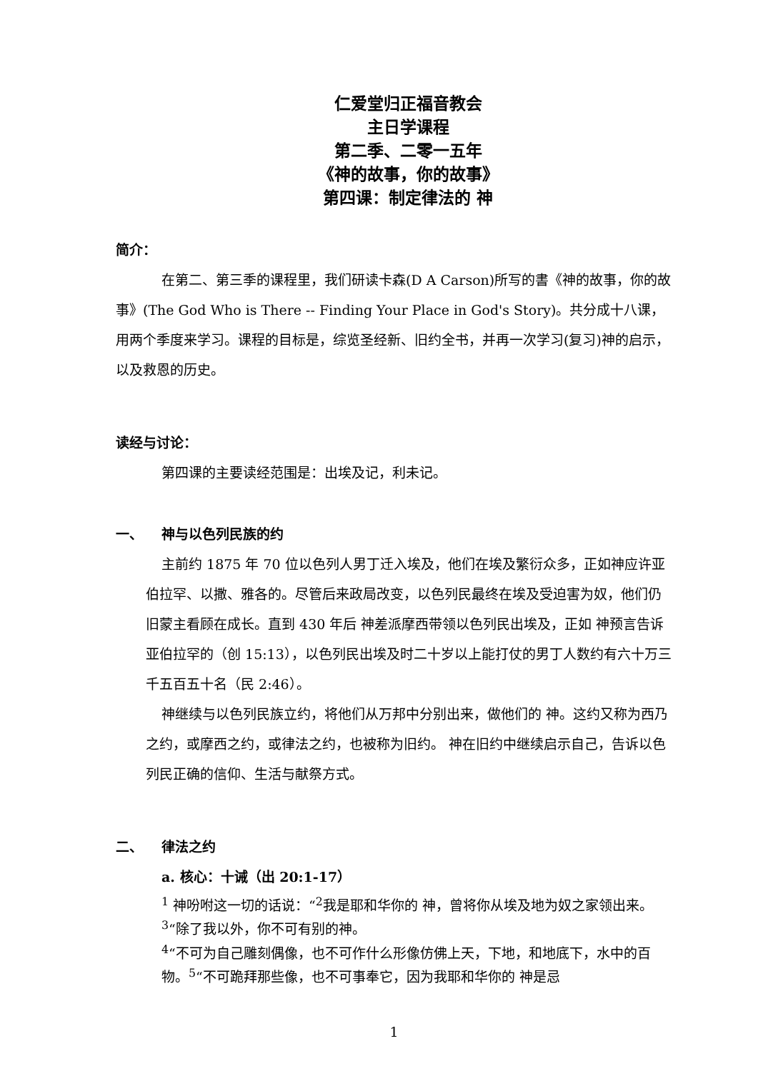仁爱堂归正福音教会
主日学课程
第二季、二零一五年
《神的故事，你的故事》
第四课：制定律法的 神
简介：
在第二、第三季的课程里，我们研读卡森(D A Carson)所写的書《神的故事，你的故事》(The God Who is There -- Finding Your Place in God's Story)。共分成十八课，用两个季度来学习。课程的目标是，综览圣经新、旧约全书，并再一次学习(复习)神的启示，以及救恩的历史。
读经与讨论：
第四课的主要读经范围是：出埃及记，利未记。
一、 神与以色列民族的约
主前约 1875 年 70 位以色列人男丁迁入埃及，他们在埃及繁衍众多，正如神应许亚伯拉罕、以撒、雅各的。尽管后来政局改变，以色列民最终在埃及受迫害为奴，他们仍旧蒙主看顾在成长。直到 430 年后 神差派摩西带领以色列民出埃及，正如 神预言告诉亚伯拉罕的（创 15:13），以色列民出埃及时二十岁以上能打仗的男丁人数约有六十万三千五百五十名（民 2:46）。
神继续与以色列民族立约，将他们从万邦中分别出来，做他们的 神。这约又称为西乃之约，或摩西之约，或律法之约，也被称为旧约。 神在旧约中继续启示自己，告诉以色列民正确的信仰、生活与献祭方式。
二、 律法之约
a. 核心：十诫（出 20:1-17）
<sup>1</sup> 神吩咐这一切的话说：“<sup>2</sup>我是耶和华你的 神，曾将你从埃及地为奴之家领出来。
<sup>3</sup> “除了我以外，你不可有别的神。
<sup>4</sup> “不可为自己雕刻偶像，也不可作什么形像仿佛上天，下地，和地底下，水中的百物。<sup>5</sup>“不可跪拜那些像，也不可事奉它，因为我耶和华你的 神是忌
1